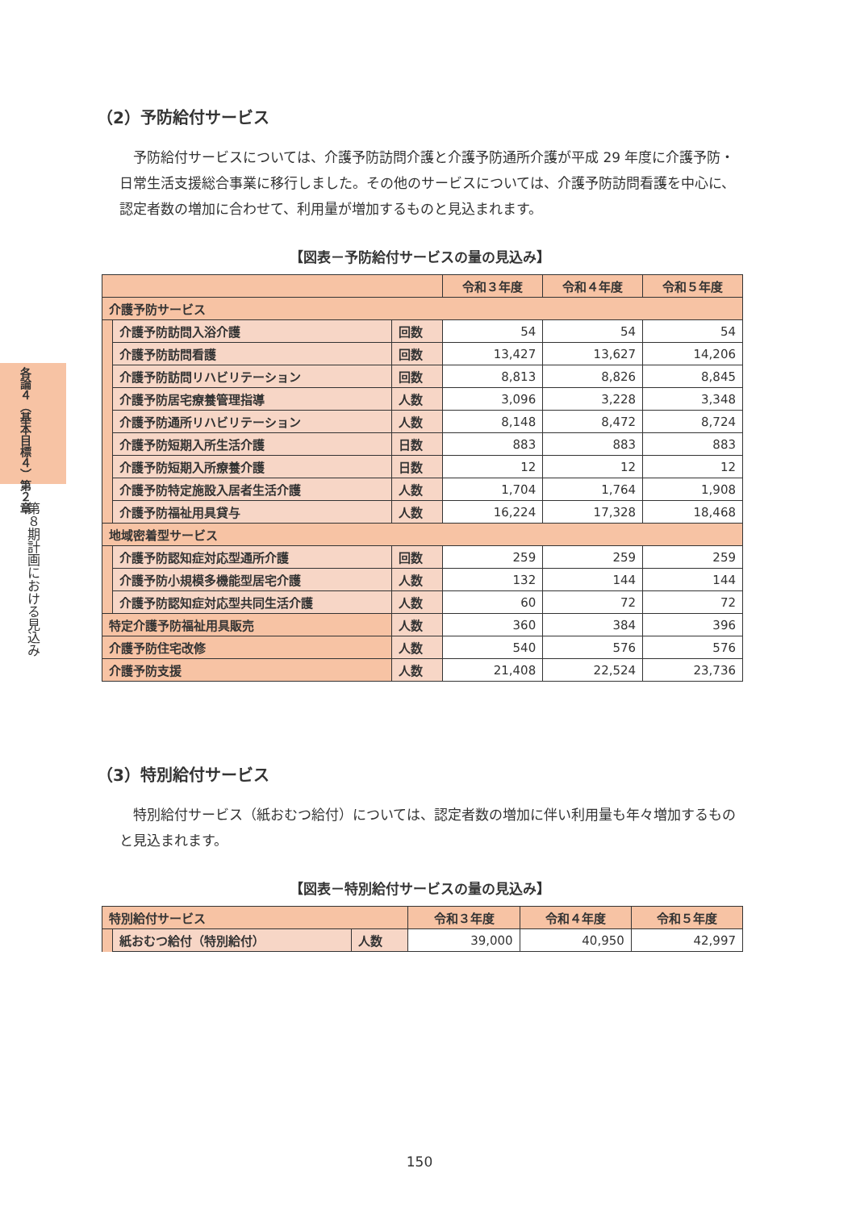各論４（基本目標４）第２章
第８期計画における見込み
（2）予防給付サービス
予防給付サービスについては、介護予防訪問介護と介護予防通所介護が平成 29 年度に介護予防・日常生活支援総合事業に移行しました。その他のサービスについては、介護予防訪問看護を中心に、認定者数の増加に合わせて、利用量が増加するものと見込まれます。
【図表－予防給付サービスの量の見込み】
| | | | 令和３年度 | 令和４年度 | 令和５年度 |
| --- | --- | --- | --- | --- | --- |
| 介護予防サービス | | | | | |
| | 介護予防訪問入浴介護 | 回数 | 54 | 54 | 54 |
| | 介護予防訪問看護 | 回数 | 13,427 | 13,627 | 14,206 |
| | 介護予防訪問リハビリテーション | 回数 | 8,813 | 8,826 | 8,845 |
| | 介護予防居宅療養管理指導 | 人数 | 3,096 | 3,228 | 3,348 |
| | 介護予防通所リハビリテーション | 人数 | 8,148 | 8,472 | 8,724 |
| | 介護予防短期入所生活介護 | 日数 | 883 | 883 | 883 |
| | 介護予防短期入所療養介護 | 日数 | 12 | 12 | 12 |
| | 介護予防特定施設入居者生活介護 | 人数 | 1,704 | 1,764 | 1,908 |
| | 介護予防福祉用具貸与 | 人数 | 16,224 | 17,328 | 18,468 |
| 地域密着型サービス | | | | | |
| | 介護予防認知症対応型通所介護 | 回数 | 259 | 259 | 259 |
| | 介護予防小規模多機能型居宅介護 | 人数 | 132 | 144 | 144 |
| | 介護予防認知症対応型共同生活介護 | 人数 | 60 | 72 | 72 |
| 特定介護予防福祉用具販売 | | 人数 | 360 | 384 | 396 |
| 介護予防住宅改修 | | 人数 | 540 | 576 | 576 |
| 介護予防支援 | | 人数 | 21,408 | 22,524 | 23,736 |
（3）特別給付サービス
特別給付サービス（紙おむつ給付）については、認定者数の増加に伴い利用量も年々増加するものと見込まれます。
【図表－特別給付サービスの量の見込み】
| 特別給付サービス | | | 令和３年度 | 令和４年度 | 令和５年度 |
| --- | --- | --- | --- | --- | --- |
| | 紙おむつ給付（特別給付） | 人数 | 39,000 | 40,950 | 42,997 |
150